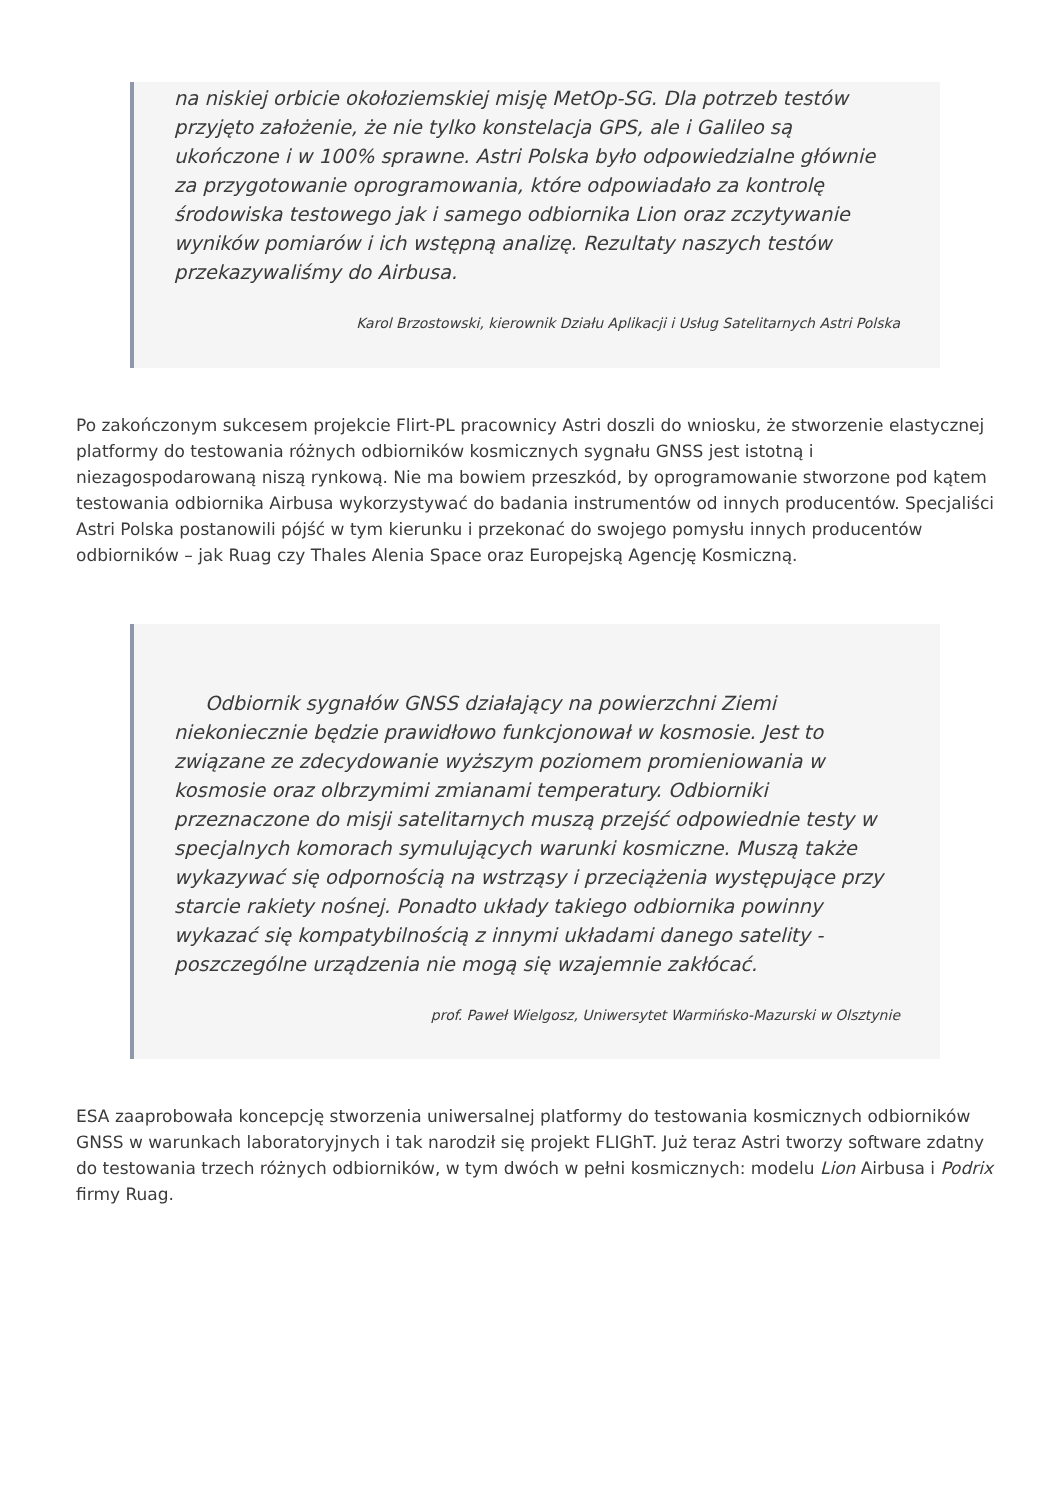na niskiej orbicie okołoziemskiej misję MetOp-SG. Dla potrzeb testów przyjęto założenie, że nie tylko konstelacja GPS, ale i Galileo są ukończone i w 100% sprawne. Astri Polska było odpowiedzialne głównie za przygotowanie oprogramowania, które odpowiadało za kontrolę środowiska testowego jak i samego odbiornika Lion oraz zczytywanie wyników pomiarów i ich wstępną analizę. Rezultaty naszych testów przekazywaliśmy do Airbusa.
Karol Brzostowski, kierownik Działu Aplikacji i Usług Satelitarnych Astri Polska
Po zakończonym sukcesem projekcie Flirt-PL pracownicy Astri doszli do wniosku, że stworzenie elastycznej platformy do testowania różnych odbiorników kosmicznych sygnału GNSS jest istotną i niezagospodarowaną niszą rynkową. Nie ma bowiem przeszkód, by oprogramowanie stworzone pod kątem testowania odbiornika Airbusa wykorzystywać do badania instrumentów od innych producentów. Specjaliści Astri Polska postanowili pójść w tym kierunku i przekonać do swojego pomysłu innych producentów odbiorników – jak Ruag czy Thales Alenia Space oraz Europejską Agencję Kosmiczną.
Odbiornik sygnałów GNSS działający na powierzchni Ziemi niekoniecznie będzie prawidłowo funkcjonował w kosmosie. Jest to związane ze zdecydowanie wyższym poziomem promieniowania w kosmosie oraz olbrzymimi zmianami temperatury. Odbiorniki przeznaczone do misji satelitarnych muszą przejść odpowiednie testy w specjalnych komorach symulujących warunki kosmiczne. Muszą także wykazywać się odpornością na wstrząsy i przeciążenia występujące przy starcie rakiety nośnej. Ponadto układy takiego odbiornika powinny wykazać się kompatybilnością z innymi układami danego satelity - poszczególne urządzenia nie mogą się wzajemnie zakłócać.
prof. Paweł Wielgosz, Uniwersytet Warmińsko-Mazurski w Olsztynie
ESA zaaprobowała koncepcję stworzenia uniwersalnej platformy do testowania kosmicznych odbiorników GNSS w warunkach laboratoryjnych i tak narodził się projekt FLIGhT. Już teraz Astri tworzy software zdatny do testowania trzech różnych odbiorników, w tym dwóch w pełni kosmicznych: modelu Lion Airbusa i Podrix firmy Ruag.